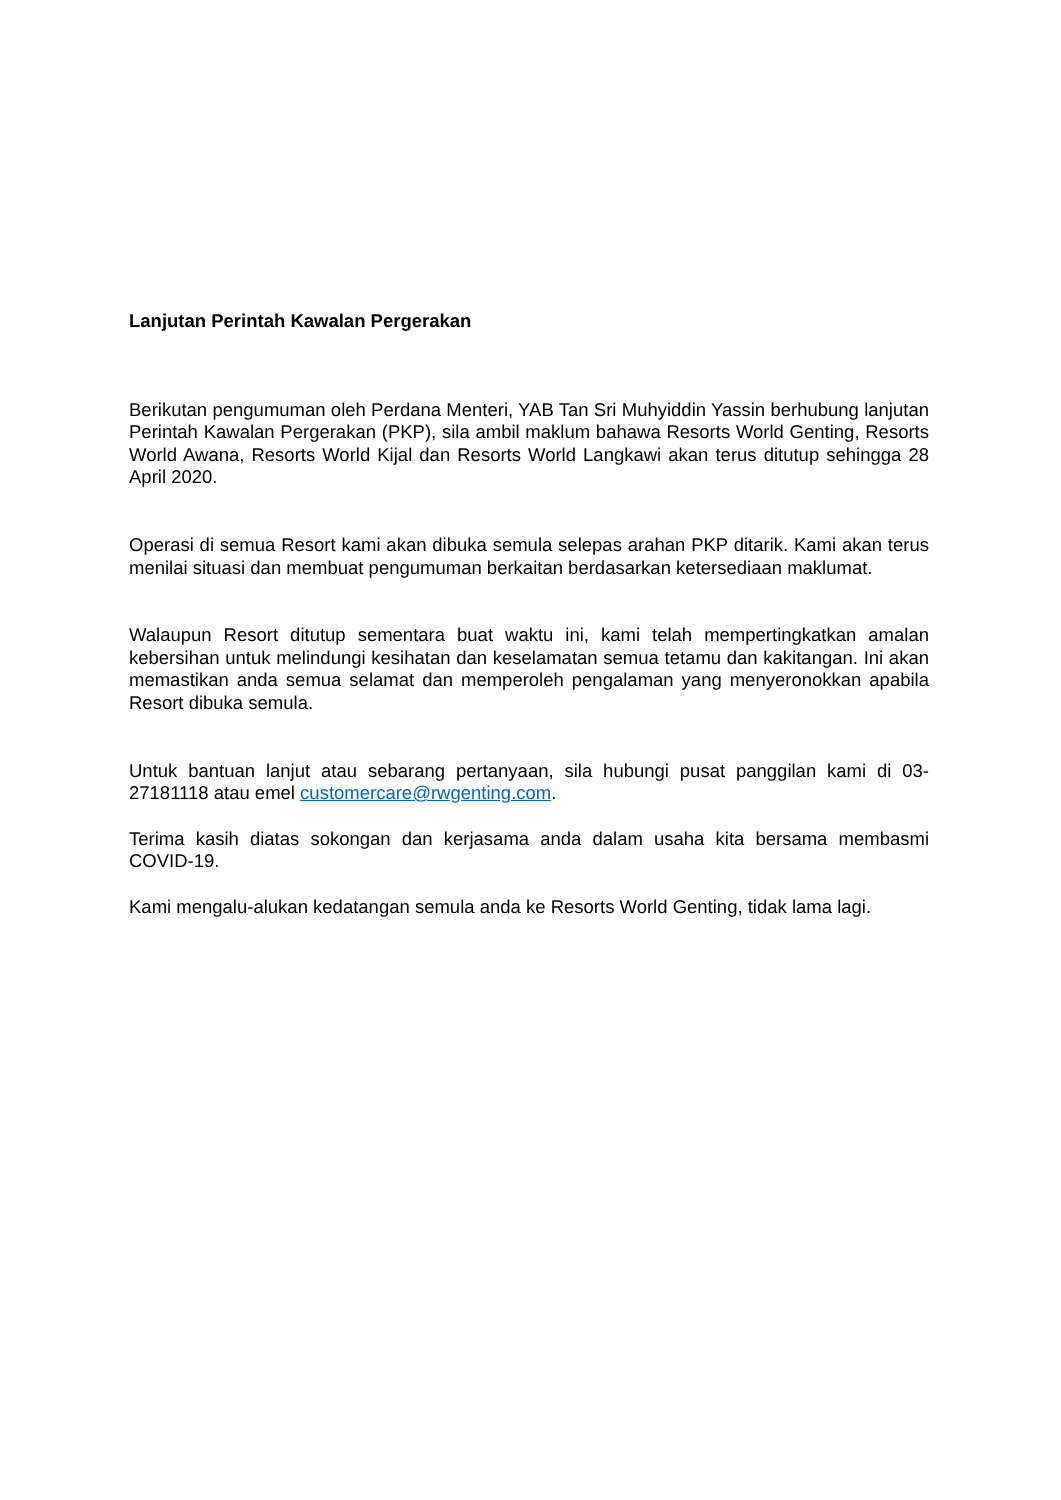Lanjutan Perintah Kawalan Pergerakan
Berikutan pengumuman oleh Perdana Menteri, YAB Tan Sri Muhyiddin Yassin berhubung lanjutan Perintah Kawalan Pergerakan (PKP), sila ambil maklum bahawa Resorts World Genting, Resorts World Awana, Resorts World Kijal dan Resorts World Langkawi akan terus ditutup sehingga 28 April 2020.
Operasi di semua Resort kami akan dibuka semula selepas arahan PKP ditarik. Kami akan terus menilai situasi dan membuat pengumuman berkaitan berdasarkan ketersediaan maklumat.
Walaupun Resort ditutup sementara buat waktu ini, kami telah mempertingkatkan amalan kebersihan untuk melindungi kesihatan dan keselamatan semua tetamu dan kakitangan. Ini akan memastikan anda semua selamat dan memperoleh pengalaman yang menyeronokkan apabila Resort dibuka semula.
Untuk bantuan lanjut atau sebarang pertanyaan, sila hubungi pusat panggilan kami di 03-27181118 atau emel customercare@rwgenting.com.
Terima kasih diatas sokongan dan kerjasama anda dalam usaha kita bersama membasmi COVID-19.
Kami mengalu-alukan kedatangan semula anda ke Resorts World Genting, tidak lama lagi.